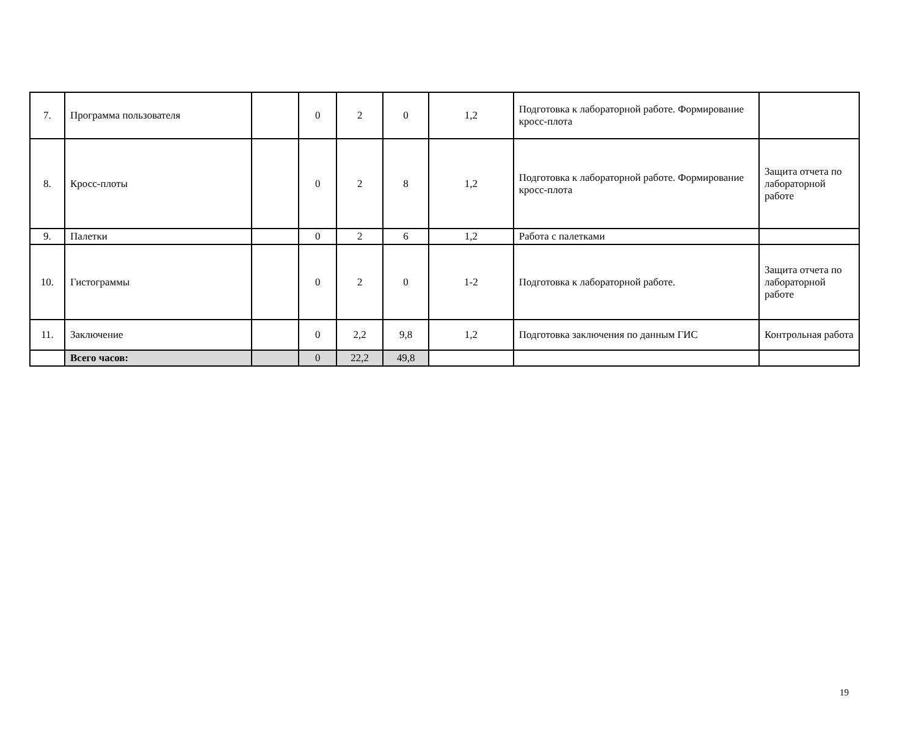| 7. | Программа пользователя | | 0 | 2 | 0 | 1,2 | Подготовка к лабораторной работе. Формирование кросс-плота | |
| 8. | Кросс-плоты | | 0 | 2 | 8 | 1,2 | Подготовка к лабораторной работе. Формирование кросс-плота | Защита отчета по лабораторной работе |
| 9. | Палетки | | 0 | 2 | 6 | 1,2 | Работа с палетками | |
| 10. | Гистограммы | | 0 | 2 | 0 | 1-2 | Подготовка к лабораторной работе. | Защита отчета по лабораторной работе |
| 11. | Заключение | | 0 | 2,2 | 9,8 | 1,2 | Подготовка заключения по данным ГИС | Контрольная работа |
| | Всего часов: | | 0 | 22,2 | 49,8 | | | |
19